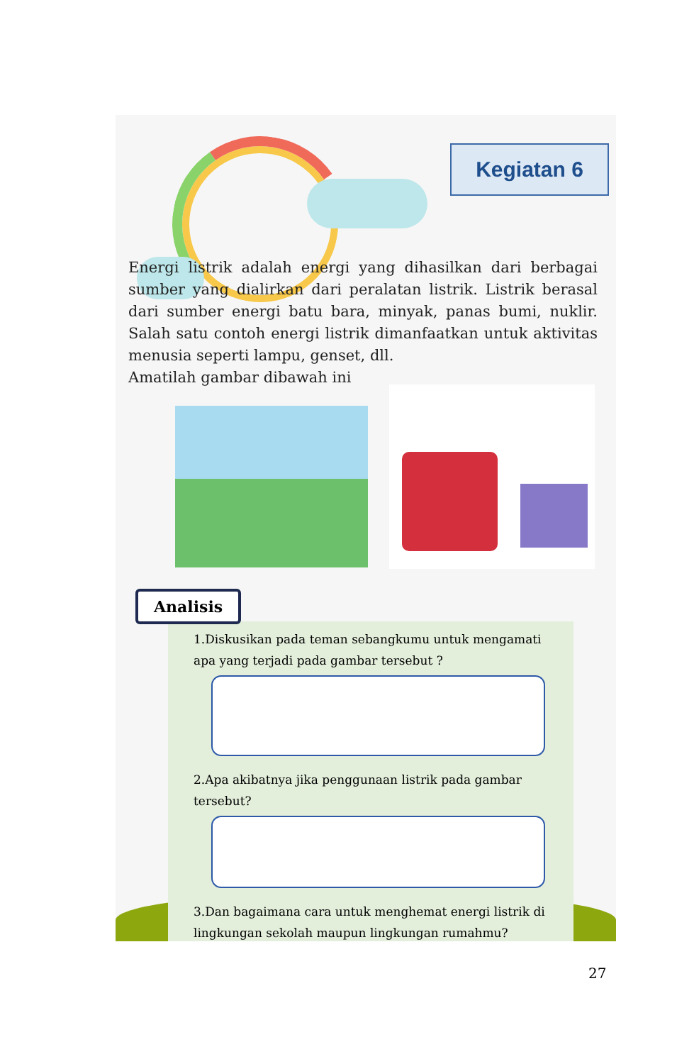Kegiatan 6
Energi listrik adalah energi yang dihasilkan dari berbagai sumber yang dialirkan dari peralatan listrik. Listrik berasal dari sumber energi batu bara, minyak, panas bumi, nuklir. Salah satu contoh energi listrik dimanfaatkan untuk aktivitas menusia seperti lampu, genset, dll.
Amatilah gambar dibawah ini
Analisis
1.Diskusikan pada teman sebangkumu untuk mengamati apa yang terjadi pada gambar tersebut ?
2.Apa akibatnya jika penggunaan listrik pada gambar tersebut?
3.Dan bagaimana cara untuk menghemat energi listrik di lingkungan sekolah maupun lingkungan rumahmu?
27